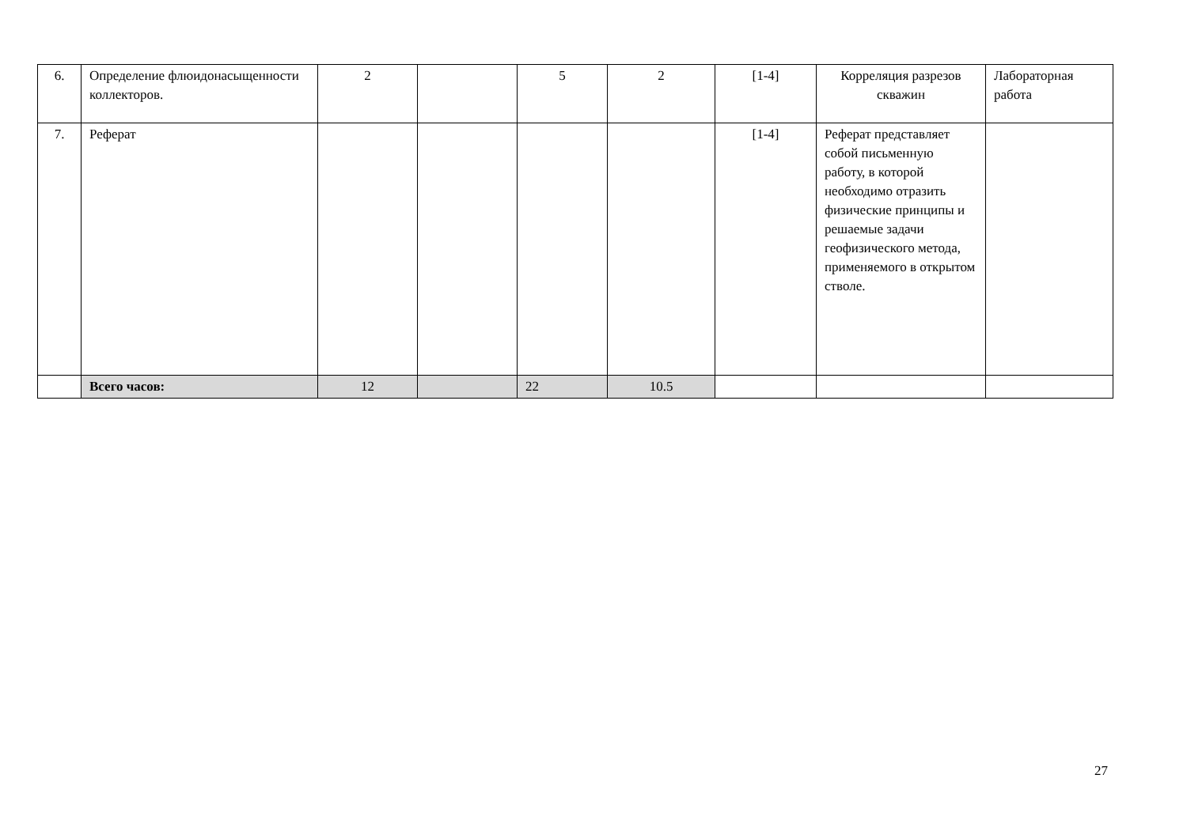| 6. | Определение флюидонасыщенности коллекторов. | 2 | | 5 | 2 | [1-4] | Корреляция разрезов скважин | Лабораторная работа |
| 7. | Реферат | | | | | [1-4] | Реферат представляет собой письменную работу, в которой необходимо отразить физические принципы и решаемые задачи геофизического метода, применяемого в открытом стволе. | |
| | Всего часов: | 12 | | 22 | 10.5 | | | |
27